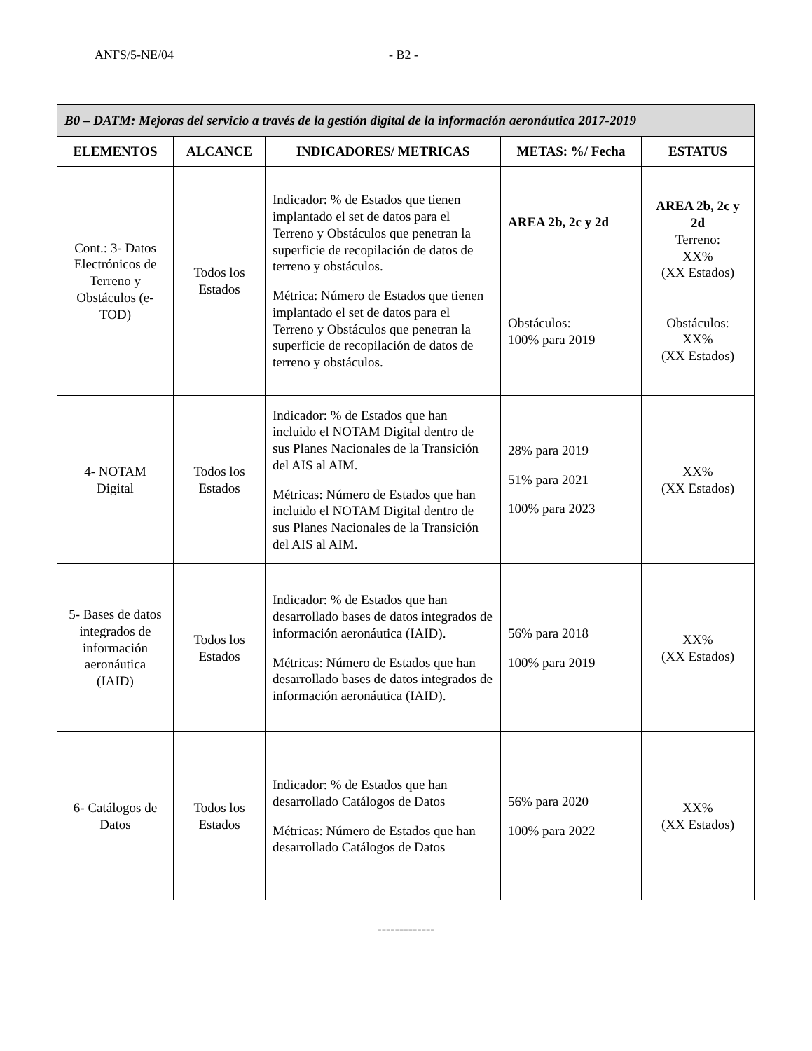ANFS/5-NE/04 - B2 -
| B0 – DATM: Mejoras del servicio a través de la gestión digital de la información aeronáutica 2017-2019 | | | | |
| --- | --- | --- | --- | --- |
| ELEMENTOS | ALCANCE | INDICADORES/ METRICAS | METAS: %/ Fecha | ESTATUS |
| Cont.: 3- Datos Electrónicos de Terreno y Obstáculos (e-TOD) | Todos los Estados | Indicador: % de Estados que tienen implantado el set de datos para el Terreno y Obstáculos que penetran la superficie de recopilación de datos de terreno y obstáculos. Métrica: Número de Estados que tienen implantado el set de datos para el Terreno y Obstáculos que penetran la superficie de recopilación de datos de terreno y obstáculos. | AREA 2b, 2c y 2d Obstáculos: 100% para 2019 | AREA 2b, 2c y 2d Terreno: XX% (XX Estados) Obstáculos: XX% (XX Estados) |
| 4- NOTAM Digital | Todos los Estados | Indicador: % de Estados que han incluido el NOTAM Digital dentro de sus Planes Nacionales de la Transición del AIS al AIM. Métricas: Número de Estados que han incluido el NOTAM Digital dentro de sus Planes Nacionales de la Transición del AIS al AIM. | 28% para 2019 51% para 2021 100% para 2023 | XX% (XX Estados) |
| 5- Bases de datos integrados de información aeronáutica (IAID) | Todos los Estados | Indicador: % de Estados que han desarrollado bases de datos integrados de información aeronáutica (IAID). Métricas: Número de Estados que han desarrollado bases de datos integrados de información aeronáutica (IAID). | 56% para 2018 100% para 2019 | XX% (XX Estados) |
| 6- Catálogos de Datos | Todos los Estados | Indicador: % de Estados que han desarrollado Catálogos de Datos Métricas: Número de Estados que han desarrollado Catálogos de Datos | 56% para 2020 100% para 2022 | XX% (XX Estados) |
-------------